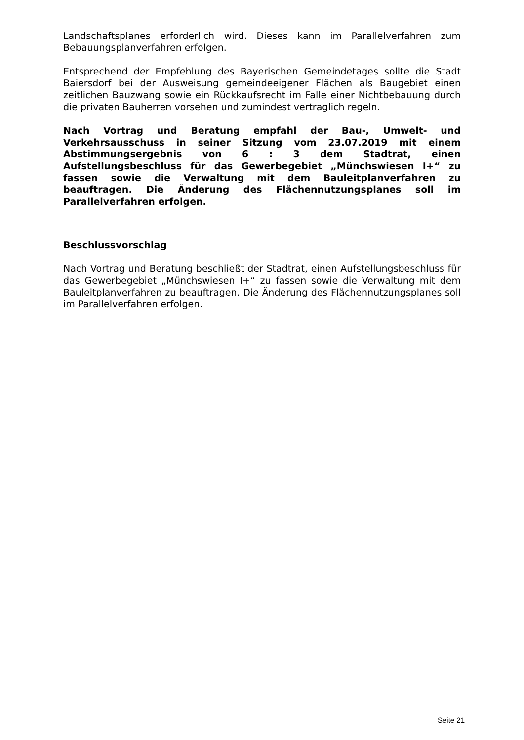Landschaftsplanes erforderlich wird. Dieses kann im Parallelverfahren zum Bebauungsplanverfahren erfolgen.
Entsprechend der Empfehlung des Bayerischen Gemeindetages sollte die Stadt Baiersdorf bei der Ausweisung gemeindeeigener Flächen als Baugebiet einen zeitlichen Bauzwang sowie ein Rückkaufsrecht im Falle einer Nichtbebauung durch die privaten Bauherren vorsehen und zumindest vertraglich regeln.
Nach Vortrag und Beratung empfahl der Bau-, Umwelt- und Verkehrsausschuss in seiner Sitzung vom 23.07.2019 mit einem Abstimmungsergebnis von 6 : 3 dem Stadtrat, einen Aufstellungsbeschluss für das Gewerbegebiet „Münchswiesen I+“ zu fassen sowie die Verwaltung mit dem Bauleitplanverfahren zu beauftragen. Die Änderung des Flächennutzungsplanes soll im Parallelverfahren erfolgen.
Beschlussvorschlag
Nach Vortrag und Beratung beschließt der Stadtrat, einen Aufstellungsbeschluss für das Gewerbegebiet „Münchswiesen I+“ zu fassen sowie die Verwaltung mit dem Bauleitplanverfahren zu beauftragen. Die Änderung des Flächennutzungsplanes soll im Parallelverfahren erfolgen.
Seite 21